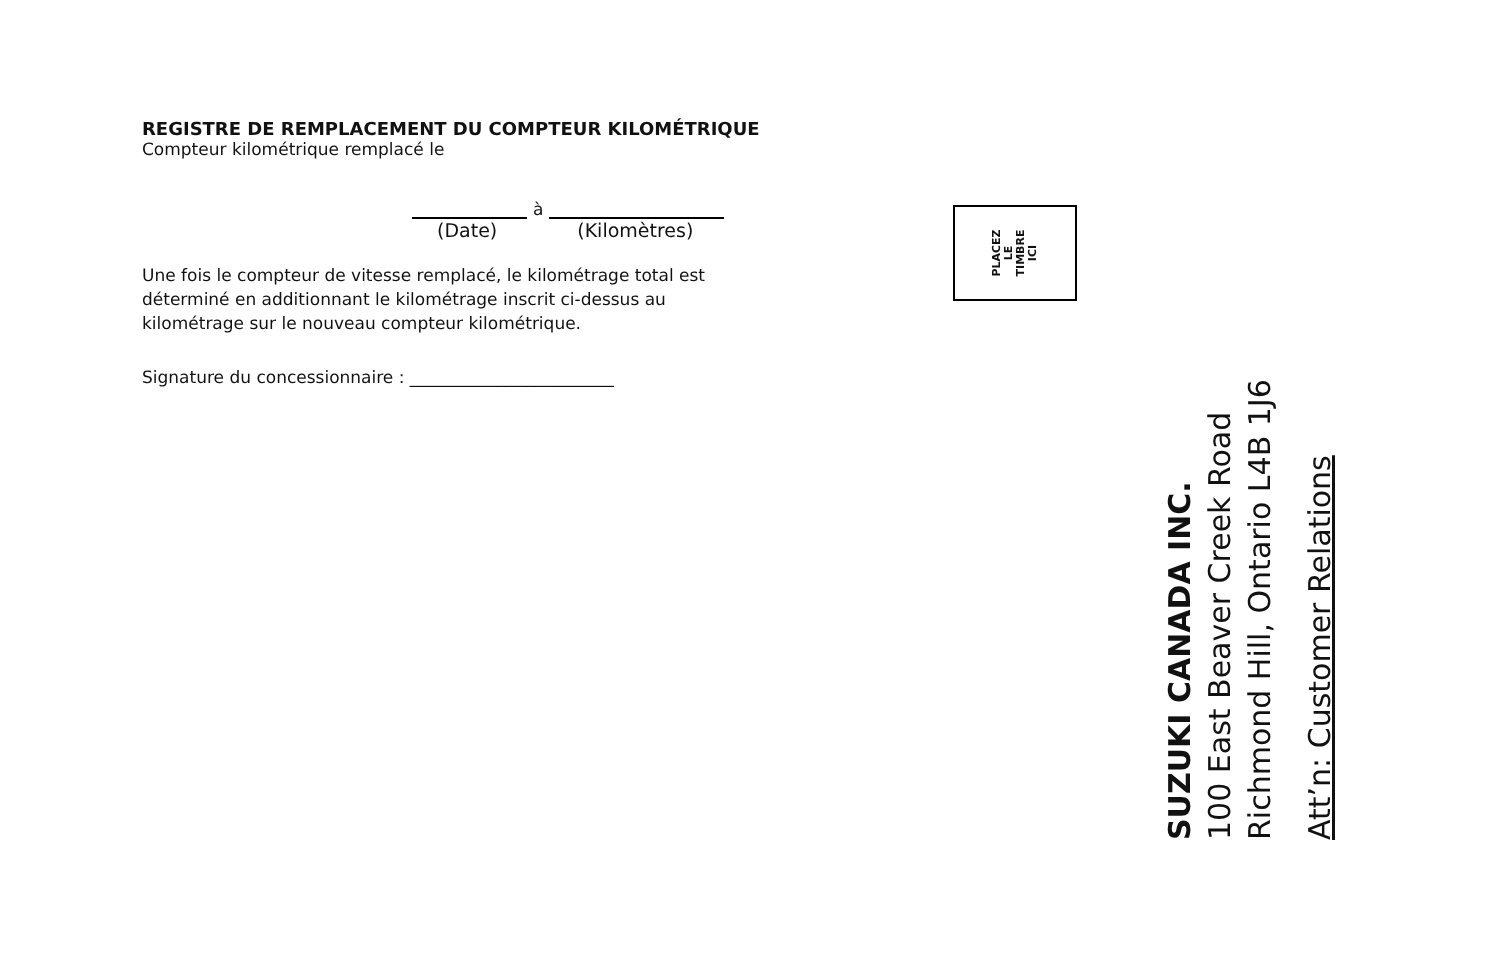REGISTRE DE REMPLACEMENT DU COMPTEUR KILOMÉTRIQUE
Compteur kilométrique remplacé le
à
(Date) (Kilomètres)
Une fois le compteur de vitesse remplacé, le kilométrage total est déterminé en additionnant le kilométrage inscrit ci-dessus au kilométrage sur le nouveau compteur kilométrique.
Signature du concessionnaire : ________________________
PLACEZ
LE
TIMBRE
ICI
SUZUKI CANADA INC.
100 East Beaver Creek Road
Richmond Hill, Ontario L4B 1J6
Att’n: Customer Relations